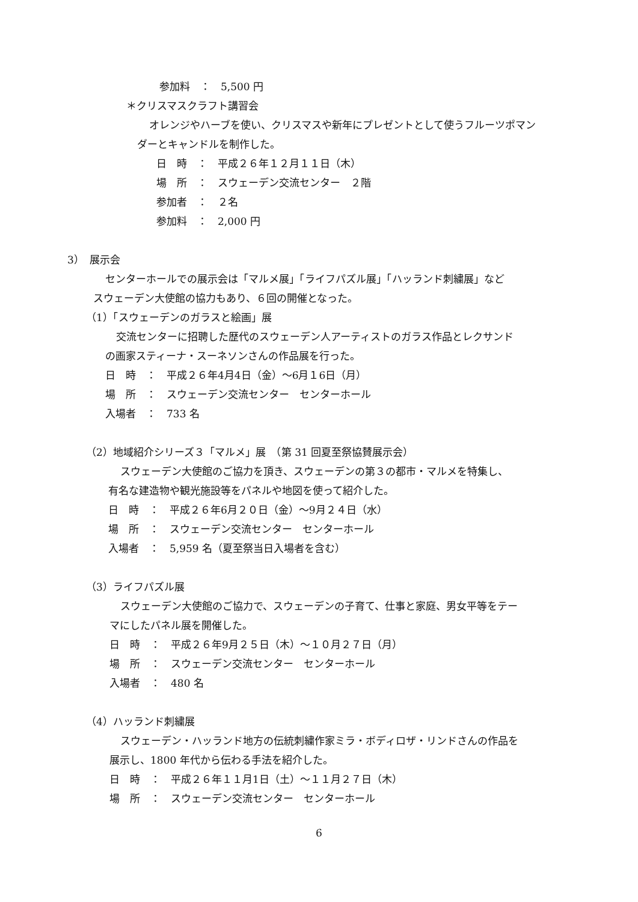参加料　：　5,500 円
＊クリスマスクラフト講習会
オレンジやハーブを使い、クリスマスや新年にプレゼントとして使うフルーツポマン
ダーとキャンドルを制作した。
日　時　：　平成２６年１２月１１日（木）
場　所　：　スウェーデン交流センター　２階
参加者　：　２名
参加料　：　2,000 円
3）　展示会
センターホールでの展示会は「マルメ展」「ライフパズル展」「ハッランド刺繍展」など
スウェーデン大使館の協力もあり、６回の開催となった。
（1）「スウェーデンのガラスと絵画」展
交流センターに招聘した歴代のスウェーデン人アーティストのガラス作品とレクサンド
の画家スティーナ・スーネソンさんの作品展を行った。
日　時　：　平成２６年4月4日（金）～6月１6日（月）
場　所　：　スウェーデン交流センター　センターホール
入場者　：　733 名
（2）地域紹介シリーズ３「マルメ」展　（第 31 回夏至祭協賛展示会）
スウェーデン大使館のご協力を頂き、スウェーデンの第３の都市・マルメを特集し、
有名な建造物や観光施設等をパネルや地図を使って紹介した。
日　時　：　平成２６年6月２０日（金）～9月２４日（水）
場　所　：　スウェーデン交流センター　センターホール
入場者　：　5,959 名（夏至祭当日入場者を含む）
（3）ライフパズル展
スウェーデン大使館のご協力で、スウェーデンの子育て、仕事と家庭、男女平等をテー
マにしたパネル展を開催した。
日　時　：　平成２６年9月２５日（木）～１０月２７日（月）
場　所　：　スウェーデン交流センター　センターホール
入場者　：　480 名
（4）ハッランド刺繍展
スウェーデン・ハッランド地方の伝統刺繍作家ミラ・ボディロザ・リンドさんの作品を
展示し、1800 年代から伝わる手法を紹介した。
日　時　：　平成２６年１１月1日（土）～１１月２７日（木）
場　所　：　スウェーデン交流センター　センターホール
6